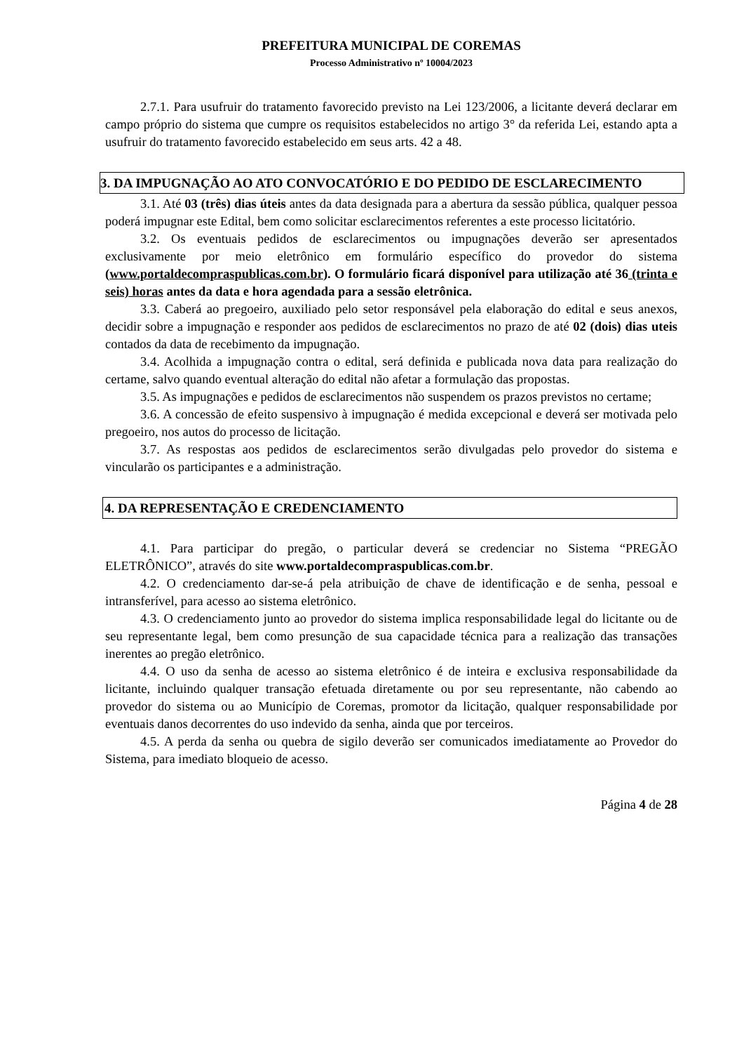PREFEITURA MUNICIPAL DE COREMAS
Processo Administrativo nº 10004/2023
2.7.1. Para usufruir do tratamento favorecido previsto na Lei 123/2006, a licitante deverá declarar em campo próprio do sistema que cumpre os requisitos estabelecidos no artigo 3° da referida Lei, estando apta a usufruir do tratamento favorecido estabelecido em seus arts. 42 a 48.
3. DA IMPUGNAÇÃO AO ATO CONVOCATÓRIO E DO PEDIDO DE ESCLARECIMENTO
3.1. Até 03 (três) dias úteis antes da data designada para a abertura da sessão pública, qualquer pessoa poderá impugnar este Edital, bem como solicitar esclarecimentos referentes a este processo licitatório.
3.2. Os eventuais pedidos de esclarecimentos ou impugnações deverão ser apresentados exclusivamente por meio eletrônico em formulário específico do provedor do sistema (www.portaldecompraspublicas.com.br). O formulário ficará disponível para utilização até 36 (trinta e seis) horas antes da data e hora agendada para a sessão eletrônica.
3.3. Caberá ao pregoeiro, auxiliado pelo setor responsável pela elaboração do edital e seus anexos, decidir sobre a impugnação e responder aos pedidos de esclarecimentos no prazo de até 02 (dois) dias uteis contados da data de recebimento da impugnação.
3.4. Acolhida a impugnação contra o edital, será definida e publicada nova data para realização do certame, salvo quando eventual alteração do edital não afetar a formulação das propostas.
3.5. As impugnações e pedidos de esclarecimentos não suspendem os prazos previstos no certame;
3.6. A concessão de efeito suspensivo à impugnação é medida excepcional e deverá ser motivada pelo pregoeiro, nos autos do processo de licitação.
3.7. As respostas aos pedidos de esclarecimentos serão divulgadas pelo provedor do sistema e vincularão os participantes e a administração.
4. DA REPRESENTAÇÃO E CREDENCIAMENTO
4.1. Para participar do pregão, o particular deverá se credenciar no Sistema “PREGÃO ELETRÔNICO”, através do site www.portaldecompraspublicas.com.br.
4.2. O credenciamento dar-se-á pela atribuição de chave de identificação e de senha, pessoal e intransferível, para acesso ao sistema eletrônico.
4.3. O credenciamento junto ao provedor do sistema implica responsabilidade legal do licitante ou de seu representante legal, bem como presunção de sua capacidade técnica para a realização das transações inerentes ao pregão eletrônico.
4.4. O uso da senha de acesso ao sistema eletrônico é de inteira e exclusiva responsabilidade da licitante, incluindo qualquer transação efetuada diretamente ou por seu representante, não cabendo ao provedor do sistema ou ao Município de Coremas, promotor da licitação, qualquer responsabilidade por eventuais danos decorrentes do uso indevido da senha, ainda que por terceiros.
4.5. A perda da senha ou quebra de sigilo deverão ser comunicados imediatamente ao Provedor do Sistema, para imediato bloqueio de acesso.
Página 4 de 28